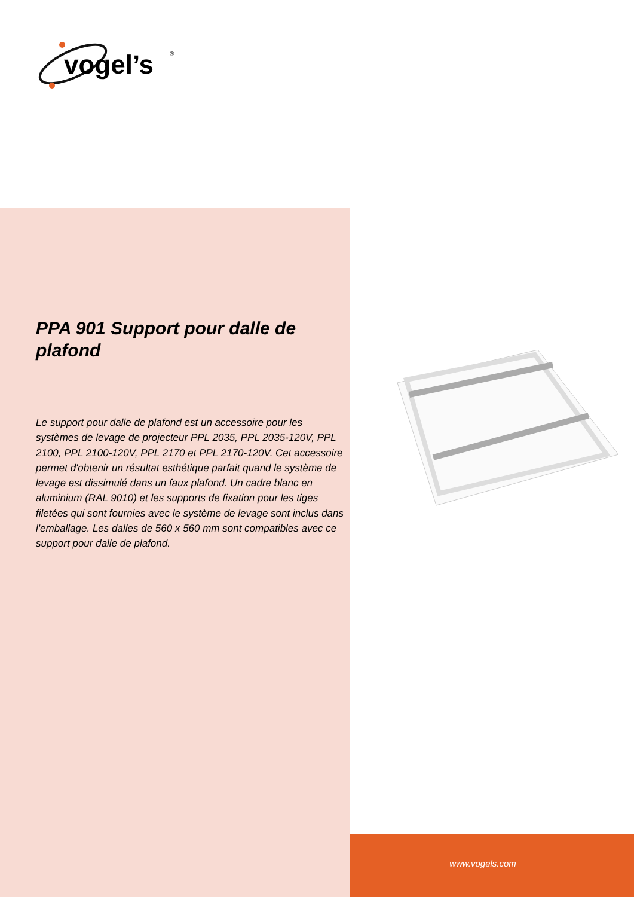vogel’s
®
PPA 901 Support pour dalle de plafond
Le support pour dalle de plafond est un accessoire pour les systèmes de levage de projecteur PPL 2035, PPL 2035-120V, PPL 2100, PPL 2100-120V, PPL 2170 et PPL 2170-120V. Cet accessoire permet d'obtenir un résultat esthétique parfait quand le système de levage est dissimulé dans un faux plafond. Un cadre blanc en aluminium (RAL 9010) et les supports de fixation pour les tiges filetées qui sont fournies avec le système de levage sont inclus dans l'emballage. Les dalles de 560 x 560 mm sont compatibles avec ce support pour dalle de plafond.
www.vogels.com